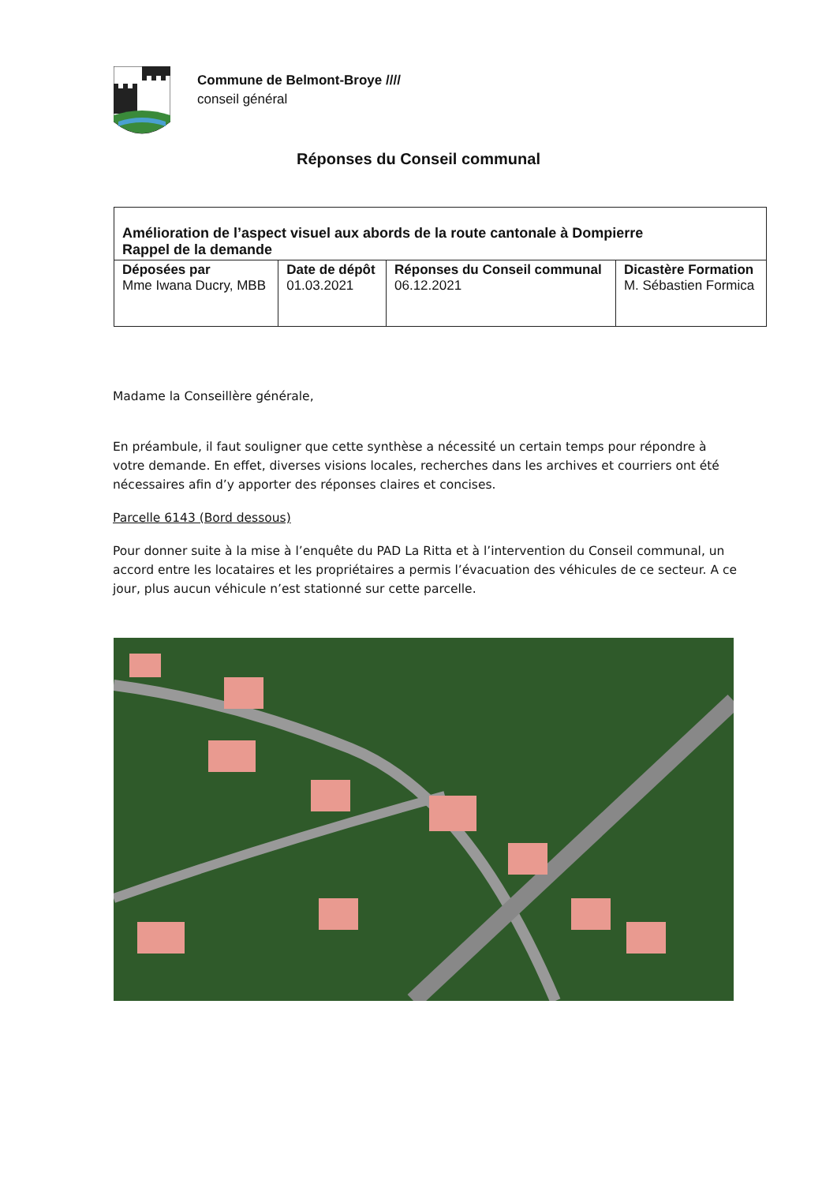Commune de Belmont-Broye ////
conseil général
Réponses du Conseil communal
| Amélioration de l’aspect visuel aux abords de la route cantonale à Dompierre Rappel de la demande | | | |
| --- | --- | --- | --- |
| Déposées par Mme Iwana Ducry, MBB | Date de dépôt 01.03.2021 | Réponses du Conseil communal 06.12.2021 | Dicastère Formation M. Sébastien Formica |
Madame la Conseillère générale,
En préambule, il faut souligner que cette synthèse a nécessité un certain temps pour répondre à votre demande. En effet, diverses visions locales, recherches dans les archives et courriers ont été nécessaires afin d’y apporter des réponses claires et concises.
Parcelle 6143 (Bord dessous)
Pour donner suite à la mise à l’enquête du PAD La Ritta et à l’intervention du Conseil communal, un accord entre les locataires et les propriétaires a permis l’évacuation des véhicules de ce secteur. A ce jour, plus aucun véhicule n’est stationné sur cette parcelle.